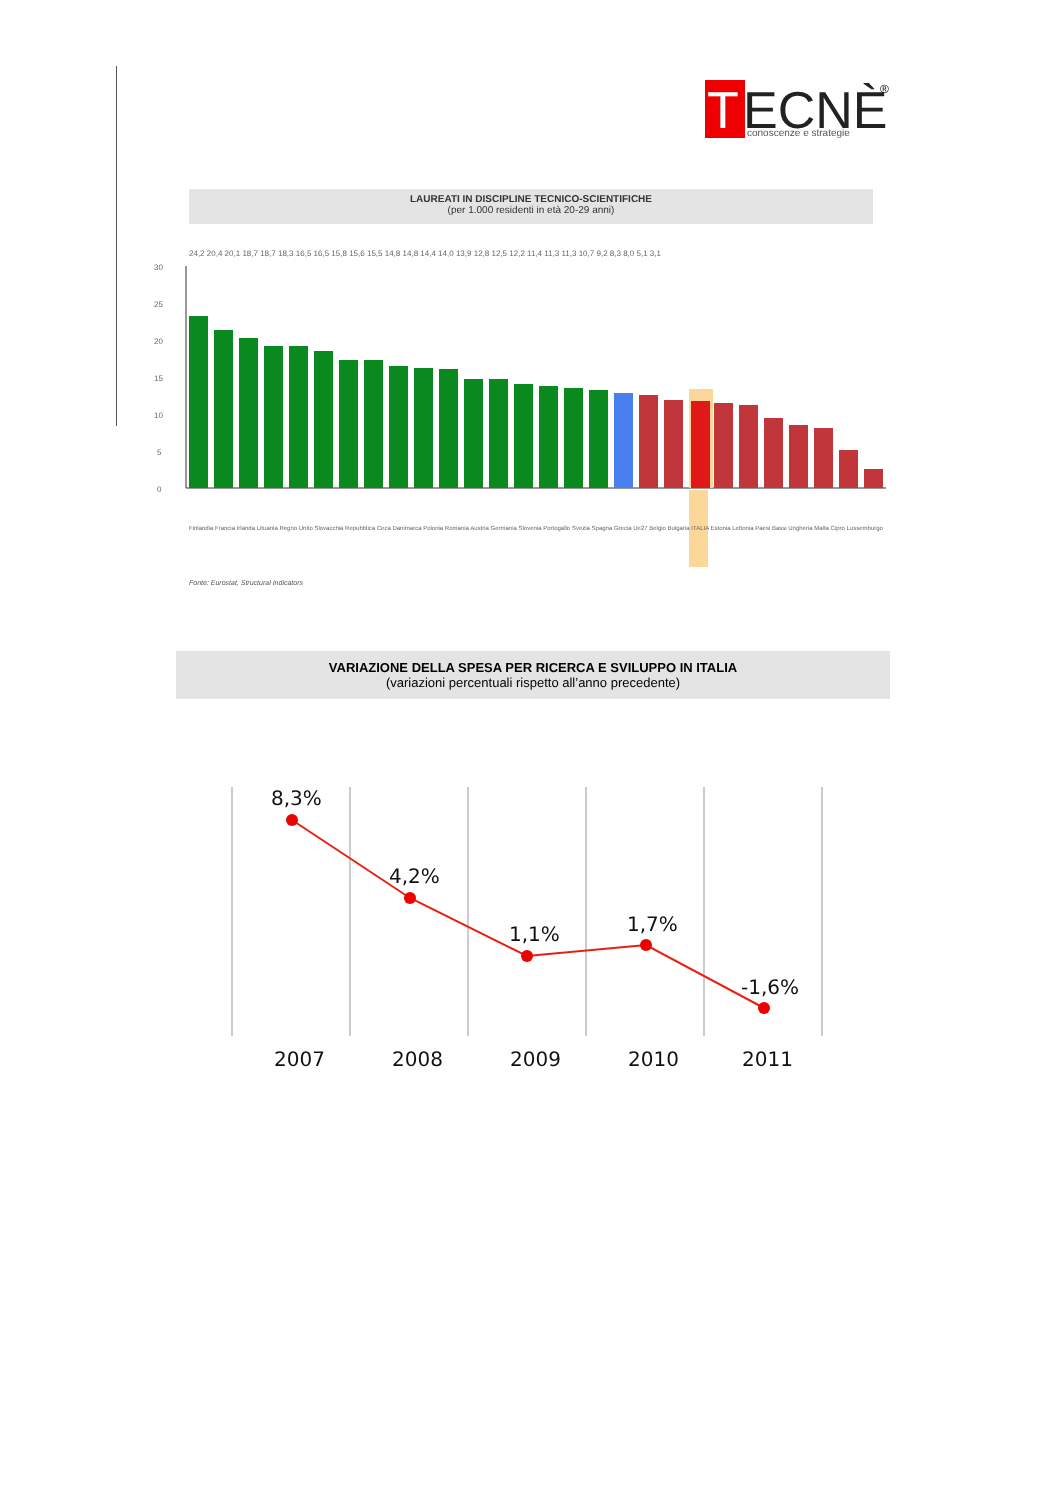T
ECNÈ
®
conoscenze e strategie
LAUREATI IN DISCIPLINE TECNICO-SCIENTIFICHE
(per 1.000 residenti in età 20-29 anni)
30
25
20
15
10
5
0
24,2 20,4 20,1 18,7 18,7 18,3 16,5 16,5 15,8 15,6 15,5 14,8 14,8 14,4 14,0 13,9 12,8 12,5 12,2 11,4 11,3 11,3 10,7 9,2 8,3 8,0 5,1 3,1
Finlandia Francia Irlanda Lituania Regno Unito Slovacchia Repubblica Ceca Danimarca Polonia Romania Austria Germania Slovenia Portogallo Svezia Spagna Grecia Ue27 Belgio Bulgaria ITALIA Estonia Lettonia Paesi Bassi Ungheria Malta Cipro Lussemburgo
8,3%
4,2%
1,1%
1,7%
-1,6%
2007
2008
2009
2010
2011
Fonte: Eurostat, Structural Indicators
VARIAZIONE DELLA SPESA PER RICERCA E SVILUPPO IN ITALIA
(variazioni percentuali rispetto all’anno precedente)